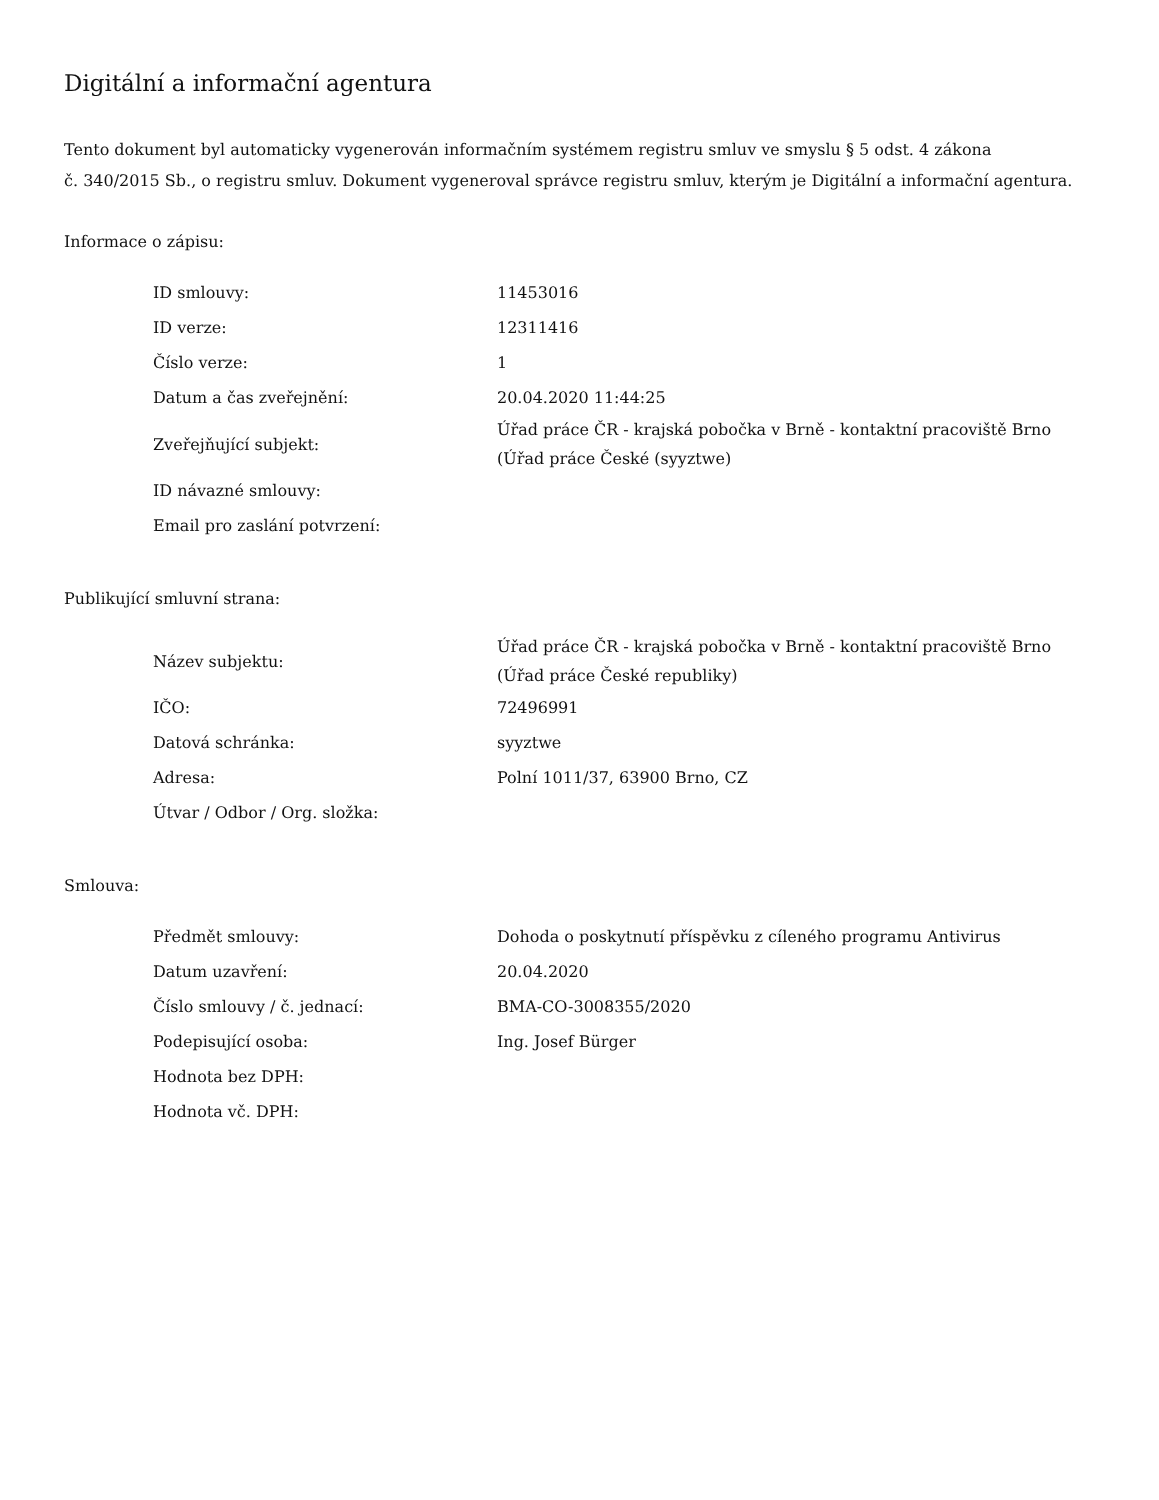Digitální a informační agentura
Tento dokument byl automaticky vygenerován informačním systémem registru smluv ve smyslu § 5 odst. 4 zákona
č. 340/2015 Sb., o registru smluv. Dokument vygeneroval správce registru smluv, kterým je Digitální a informační agentura.
Informace o zápisu:
| ID smlouvy: | 11453016 |
| ID verze: | 12311416 |
| Číslo verze: | 1 |
| Datum a čas zveřejnění: | 20.04.2020 11:44:25 |
| Zveřejňující subjekt: | Úřad práce ČR - krajská pobočka v Brně - kontaktní pracoviště Brno (Úřad práce České (syyztwe) |
| ID návazné smlouvy: | |
| Email pro zaslání potvrzení: | |
Publikující smluvní strana:
| Název subjektu: | Úřad práce ČR - krajská pobočka v Brně - kontaktní pracoviště Brno (Úřad práce České republiky) |
| IČO: | 72496991 |
| Datová schránka: | syyztwe |
| Adresa: | Polní 1011/37, 63900 Brno, CZ |
| Útvar / Odbor / Org. složka: | |
Smlouva:
| Předmět smlouvy: | Dohoda o poskytnutí příspěvku z cíleného programu Antivirus |
| Datum uzavření: | 20.04.2020 |
| Číslo smlouvy / č. jednací: | BMA-CO-3008355/2020 |
| Podepisující osoba: | Ing. Josef Bürger |
| Hodnota bez DPH: | |
| Hodnota vč. DPH: | |